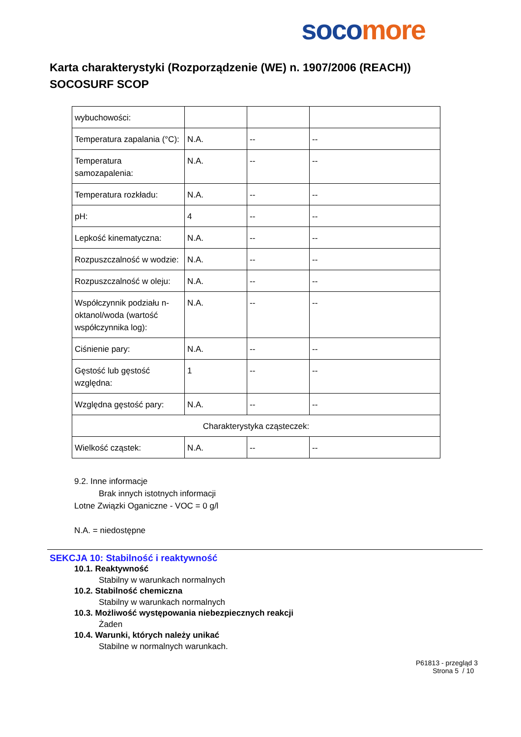soco more
Karta charakterystyki (Rozporządzenie (WE) n. 1907/2006 (REACH))
SOCOSURF SCOP
| wybuchowości: | | | |
| Temperatura zapalania (°C): | N.A. | -- | -- |
| Temperatura samozapalenia: | N.A. | -- | -- |
| Temperatura rozkładu: | N.A. | -- | -- |
| pH: | 4 | -- | -- |
| Lepkość kinematyczna: | N.A. | -- | -- |
| Rozpuszczalność w wodzie: | N.A. | -- | -- |
| Rozpuszczalność w oleju: | N.A. | -- | -- |
| Współczynnik podziału n-oktanol/woda (wartość współczynnika log): | N.A. | -- | -- |
| Ciśnienie pary: | N.A. | -- | -- |
| Gęstość lub gęstość względna: | 1 | -- | -- |
| Względna gęstość pary: | N.A. | -- | -- |
| Charakterystyka cząsteczek: | | | |
| Wielkość cząstek: | N.A. | -- | -- |
9.2. Inne informacje
Brak innych istotnych informacji
Lotne Związki Oganiczne - VOC = 0 g/l
N.A. = niedostępne
SEKCJA 10: Stabilność i reaktywność
10.1. Reaktywność
Stabilny w warunkach normalnych
10.2. Stabilność chemiczna
Stabilny w warunkach normalnych
10.3. Możliwość występowania niebezpiecznych reakcji
Żaden
10.4. Warunki, których należy unikać
Stabilne w normalnych warunkach.
P61813 - przegląd 3
Strona 5 / 10